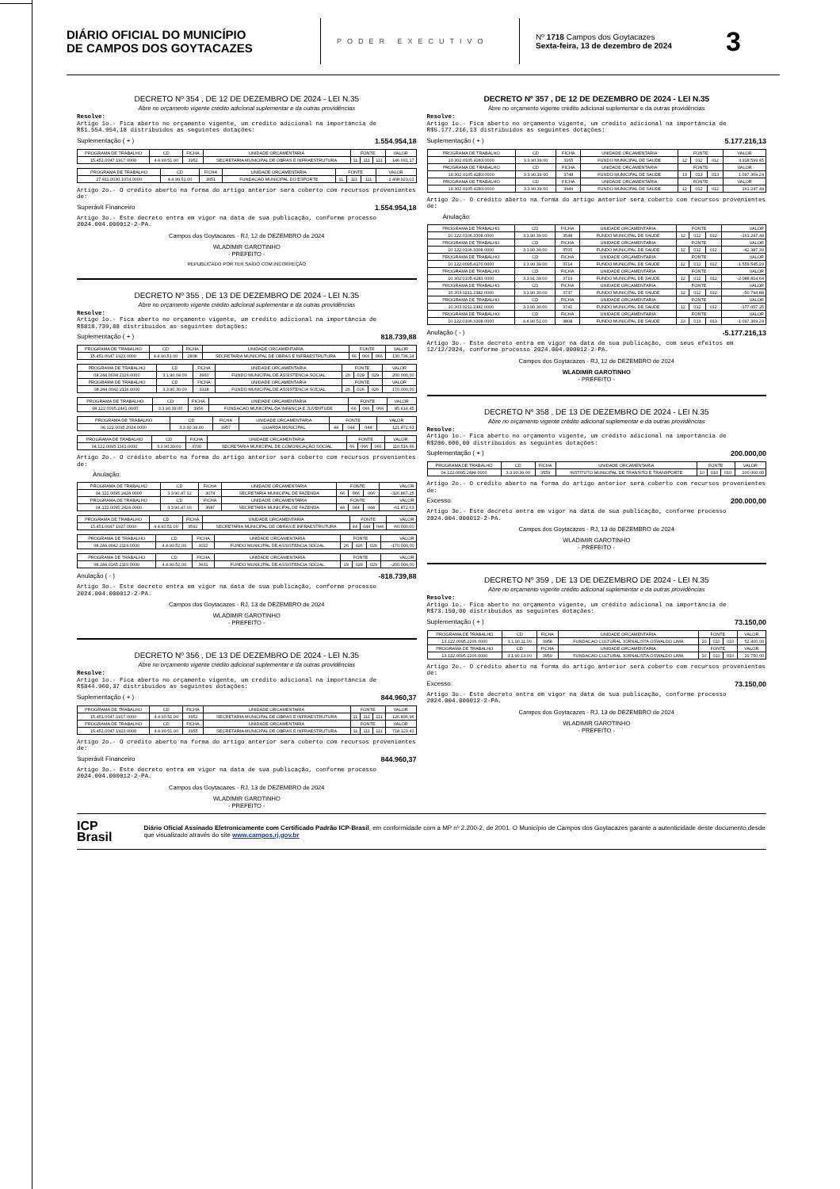DIÁRIO OFICIAL DO MUNICÍPIO
DE CAMPOS DOS GOYTACAZES
PODER EXECUTIVO
Nº 1718 Campos dos Goytacazes
Sexta-feira, 13 de dezembro de 2024
3
DECRETO Nº 354 , DE 12 DE DEZEMBRO DE 2024 - LEI N.35
Abre no orçamento vigente crédito adicional suplementar e da outras providências
Resolve:
Artigo 1o.- Fica aberto no orçamento vigente, um crédito adicional na importância de R$1.554.954,18 distribuídos as seguintes dotações:
Suplementação ( + ) 1.554.954,18
| PROGRAMA DE TRABALHO | CD | FICHA | UNIDADE ORCAMENTARIA | FONTE | | | VALOR |
| --- | --- | --- | --- | --- | --- | --- | --- |
| 15.451.0047.1917.0000 | 4.4.90.51.00 | 3952 | SECRETARIA MUNICIPAL DE OBRAS E INFRAESTRUTURA | 11 | 111 | 111 | 146.031,17 |
| PROGRAMA DE TRABALHO | CD | FICHA | UNIDADE ORCAMENTARIA | FONTE | | | VALOR |
| --- | --- | --- | --- | --- | --- | --- | --- |
| 27.811.0030.1074.0000 | 4.4.90.51.00 | 3951 | FUNDACAO MUNICIPAL DO ESPORTE | 11 | 111 | 111 | 1.408.923,01 |
Artigo 2o.- O crédito aberto na forma do artigo anterior será coberto com recursos provenientes de:
Superávit Financeiro 1.554.954,18
Artigo 3o.- Este decreto entra em vigor na data de sua publicação, conforme processo 2024.004.000012-2-PA.
Campos dos Goytacazes - RJ, 12 de DEZEMBRO de 2024
WLADIMIR GAROTINHO
- PREFEITO -
REPUBLICADO POR TER SAÍDO COM INCORREÇÃO
DECRETO Nº 355 , DE 13 DE DEZEMBRO DE 2024 - LEI N.35
Abre no orçamento vigente crédito adicional suplementar e da outras providências
Resolve:
Artigo 1o.- Fica aberto no orçamento vigente, um crédito adicional na importância de R$818.739,88 distribuídos as seguintes dotações:
Suplementação ( + ) 818.739,88
| PROGRAMA DE TRABALHO | CD | FICHA | UNIDADE ORCAMENTARIA | FONTE | | | VALOR |
| --- | --- | --- | --- | --- | --- | --- | --- |
| 15.451.0047.1923.0000 | 4.4.90.51.00 | 2808 | SECRETARIA MUNICIPAL DE OBRAS E INFRAESTRUTURA | 66 | 066 | 066 | 130.736,14 |
| PROGRAMA DE TRABALHO | CD | FICHA | UNIDADE ORCAMENTARIA | FONTE | | | VALOR |
| --- | --- | --- | --- | --- | --- | --- | --- |
| 08.244.0038.2126.0000 | 3.1.90.04.00 | 3960 | FUNDO MUNICIPAL DE ASSISTENCIA SOCIAL | 29 | 029 | 029 | 200.000,00 |
| PROGRAMA DE TRABALHO | CD | FICHA | UNIDADE ORCAMENTARIA | FONTE | | | VALOR |
| 08.244.0042.2116.0000 | 3.3.90.30.00 | 3328 | FUNDO MUNICIPAL DE ASSISTENCIA SOCIAL | 26 | 026 | 026 | 170.000,00 |
| PROGRAMA DE TRABALHO | CD | FICHA | UNIDADE ORCAMENTARIA | FONTE | | | VALOR |
| --- | --- | --- | --- | --- | --- | --- | --- |
| 08.122.0095.2441.0000 | 3.3.90.39.00 | 3956 | FUNDACAO MUNICIPAL DA INFANCIA E JUVENTUDE | 66 | 066 | 066 | 85.614,45 |
| PROGRAMA DE TRABALHO | CD | FICHA | UNIDADE ORCAMENTARIA | FONTE | | | VALOR |
| --- | --- | --- | --- | --- | --- | --- | --- |
| 06.122.0095.2024.0000 | 3.3.90.39.00 | 3957 | GUARDA MUNICIPAL | 44 | 044 | 044 | 121.872,63 |
| PROGRAMA DE TRABALHO | CD | FICHA | UNIDADE ORCAMENTARIA | FONTE | | | VALOR |
| --- | --- | --- | --- | --- | --- | --- | --- |
| 04.122.0095.1161.0000 | 3.3.90.39.00 | 3700 | SECRETARIA MUNICIPAL DE COMUNICAÇÃO SOCIAL | 66 | 066 | 066 | 110.516,66 |
Artigo 2o.- O crédito aberto na forma do artigo anterior será coberto com recursos provenientes de:
Anulação:
| PROGRAMA DE TRABALHO | CD | FICHA | UNIDADE ORCAMENTARIA | FONTE | | | VALOR |
| --- | --- | --- | --- | --- | --- | --- | --- |
| 04.122.0095.2424.0000 | 3.3.90.47.12 | 3074 | SECRETARIA MUNICIPAL DE FAZENDA | 66 | 066 | 066 | -326.867,25 |
| PROGRAMA DE TRABALHO | CD | FICHA | UNIDADE ORCAMENTARIA | FONTE | | | VALOR |
| 04.122.0095.2424.0000 | 3.3.90.47.00 | 3687 | SECRETARIA MUNICIPAL DE FAZENDA | 44 | 044 | 044 | -61.872,63 |
| PROGRAMA DE TRABALHO | CD | FICHA | UNIDADE ORCAMENTARIA | FONTE | | | VALOR |
| --- | --- | --- | --- | --- | --- | --- | --- |
| 15.451.0047.1927.0000 | 4.4.90.51.00 | 3592 | SECRETARIA MUNICIPAL DE OBRAS E INFRAESTRUTURA | 44 | 044 | 044 | -60.000,00 |
| PROGRAMA DE TRABALHO | CD | FICHA | UNIDADE ORCAMENTARIA | FONTE | | | VALOR |
| --- | --- | --- | --- | --- | --- | --- | --- |
| 08.244.0042.2116.0000 | 4.4.90.52.00 | 3022 | FUNDO MUNICIPAL DE ASSISTENCIA SOCIAL | 26 | 026 | 026 | -170.000,00 |
| PROGRAMA DE TRABALHO | CD | FICHA | UNIDADE ORCAMENTARIA | FONTE | | | VALOR |
| --- | --- | --- | --- | --- | --- | --- | --- |
| 08.244.0165.2110.0000 | 4.4.90.52.00 | 3631 | FUNDO MUNICIPAL DE ASSISTENCIA SOCIAL | 29 | 029 | 029 | -200.000,00 |
Anulação ( - ) -818.739,88
Artigo 3o.- Este decreto entra em vigor na data de sua publicação, conforme processo 2024.004.000012-2-PA.
Campos dos Goytacazes - RJ, 13 de DEZEMBRO de 2024
WLADIMIR GAROTINHO
- PREFEITO -
DECRETO Nº 356 , DE 13 DE DEZEMBRO DE 2024 - LEI N.35
Abre no orçamento vigente crédito adicional suplementar e da outras providências
Resolve:
Artigo 1o.- Fica aberto no orçamento vigente, um crédito adicional na importância de R$844.960,37 distribuídos as seguintes dotações:
Suplementação ( + ) 844.960,37
| PROGRAMA DE TRABALHO | CD | FICHA | UNIDADE ORCAMENTARIA | FONTE | | | VALOR |
| --- | --- | --- | --- | --- | --- | --- | --- |
| 15.451.0047.1917.0000 | 4.4.90.51.00 | 3952 | SECRETARIA MUNICIPAL DE OBRAS E INFRAESTRUTURA | 11 | 111 | 111 | 126.836,96 |
| PROGRAMA DE TRABALHO | CD | FICHA | UNIDADE ORCAMENTARIA | FONTE | | | VALOR |
| 15.451.0047.1923.0000 | 4.4.90.51.00 | 3955 | SECRETARIA MUNICIPAL DE OBRAS E INFRAESTRUTURA | 11 | 111 | 111 | 718.123,41 |
Artigo 2o.- O crédito aberto na forma do artigo anterior será coberto com recursos provenientes de:
Superávit Financeiro 844.960,37
Artigo 3o.- Este decreto entra em vigor na data de sua publicação, conforme processo 2024.004.000012-2-PA.
Campos dos Goytacazes - RJ, 13 de DEZEMBRO de 2024
WLADIMIR GAROTINHO
- PREFEITO -
DECRETO Nº 357 , DE 12 DE DEZEMBRO DE 2024 - LEI N.35
Abre no orçamento vigente crédito adicional suplementar e da outras providências
Resolve:
Artigo 1o.- Fica aberto no orçamento vigente, um crédito adicional na importância de R$5.177.216,13 distribuídos as seguintes dotações:
Suplementação ( + ) 5.177.216,13
| PROGRAMA DE TRABALHO | CD | FICHA | UNIDADE ORCAMENTARIA | FONTE | | | VALOR |
| --- | --- | --- | --- | --- | --- | --- | --- |
| 10.302.0105.4283.0000 | 3.3.90.39.00 | 3165 | FUNDO MUNICIPAL DE SAUDE | 12 | 012 | 012 | 3.918.599,45 |
| PROGRAMA DE TRABALHO | CD | FICHA | UNIDADE ORCAMENTARIA | FONTE | | | VALOR |
| 10.302.0105.4283.0000 | 3.3.90.39.00 | 3748 | FUNDO MUNICIPAL DE SAUDE | 13 | 013 | 013 | 1.097.369,24 |
| PROGRAMA DE TRABALHO | CD | FICHA | UNIDADE ORCAMENTARIA | FONTE | | | VALOR |
| 10.302.0105.4283.0000 | 3.3.90.39.00 | 3949 | FUNDO MUNICIPAL DE SAUDE | 12 | 012 | 012 | 161.247,44 |
Artigo 2o.- O crédito aberto na forma do artigo anterior será coberto com recursos provenientes de:
Anulação:
| PROGRAMA DE TRABALHO | CD | FICHA | UNIDADE ORCAMENTARIA | FONTE | | | VALOR |
| --- | --- | --- | --- | --- | --- | --- | --- |
| 10.122.0106.3308.0000 | 3.3.90.39.00 | 3548 | FUNDO MUNICIPAL DE SAUDE | 12 | 012 | 012 | -161.247,44 |
| PROGRAMA DE TRABALHO | CD | FICHA | UNIDADE ORCAMENTARIA | FONTE | | | VALOR |
| 10.122.0106.3308.0000 | 3.3.90.39.00 | 3705 | FUNDO MUNICIPAL DE SAUDE | 12 | 012 | 012 | -42.387,39 |
| PROGRAMA DE TRABALHO | CD | FICHA | UNIDADE ORCAMENTARIA | FONTE | | | VALOR |
| 10.122.0095.4170.0000 | 3.3.90.39.00 | 3714 | FUNDO MUNICIPAL DE SAUDE | 12 | 012 | 012 | -1.559.545,29 |
| PROGRAMA DE TRABALHO | CD | FICHA | UNIDADE ORCAMENTARIA | FONTE | | | VALOR |
| 10.302.0105.4283.0000 | 3.3.91.39.00 | 3719 | FUNDO MUNICIPAL DE SAUDE | 12 | 012 | 012 | -2.088.814,64 |
| PROGRAMA DE TRABALHO | CD | FICHA | UNIDADE ORCAMENTARIA | FONTE | | | VALOR |
| 10.303.0211.2382.0000 | 3.3.90.30.00 | 3737 | FUNDO MUNICIPAL DE SAUDE | 12 | 012 | 012 | -50.794,88 |
| PROGRAMA DE TRABALHO | CD | FICHA | UNIDADE ORCAMENTARIA | FONTE | | | VALOR |
| 10.303.0211.2382.0000 | 3.3.90.30.00 | 3741 | FUNDO MUNICIPAL DE SAUDE | 12 | 012 | 012 | -177.057,25 |
| PROGRAMA DE TRABALHO | CD | FICHA | UNIDADE ORCAMENTARIA | FONTE | | | VALOR |
| 10.122.0106.3308.0000 | 4.4.90.51.00 | 3808 | FUNDO MUNICIPAL DE SAUDE | 13 | 013 | 013 | -1.097.369,24 |
Anulação ( - ) -5.177.216,13
Artigo 3o.- Este decreto entra em vigor na data de sua publicação, com seus efeitos em 12/12/2024, conforme processo 2024.004.000012-2-PA.
Campos dos Goytacazes - RJ, 12 de DEZEMBRO de 2024
WLADIMIR GAROTINHO
- PREFEITO -
DECRETO Nº 358 , DE 13 DE DEZEMBRO DE 2024 - LEI N.35
Abre no orçamento vigente crédito adicional suplementar e da outras providências
Resolve:
Artigo 1o.- Fica aberto no orçamento vigente, um crédito adicional na importância de R$200.000,00 distribuídos as seguintes dotações:
Suplementação ( + ) 200.000,00
| PROGRAMA DE TRABALHO | CD | FICHA | UNIDADE ORCAMENTARIA | FONTE | | | VALOR |
| --- | --- | --- | --- | --- | --- | --- | --- |
| 04.122.0095.2484.0000 | 3.3.90.39.00 | 3559 | INSTITUTO MUNICIPAL DE TRANSITO E TRANSPORTE | 10 | 010 | 010 | 200.000,00 |
Artigo 2o.- O crédito aberto na forma do artigo anterior será coberto com recursos provenientes de:
Excesso: 200.000,00
Artigo 3o.- Este decreto entra em vigor na data de sua publicação, conforme processo 2024.004.000012-2-PA.
Campos dos Goytacazes - RJ, 13 de DEZEMBRO de 2024
WLADIMIR GAROTINHO
- PREFEITO -
DECRETO Nº 359 , DE 13 DE DEZEMBRO DE 2024 - LEI N.35
Abre no orçamento vigente crédito adicional suplementar e da outras providências
Resolve:
Artigo 1o.- Fica aberto no orçamento vigente, um crédito adicional na importância de R$73.150,00 distribuídos as seguintes dotações:
Suplementação ( + ) 73.150,00
| PROGRAMA DE TRABALHO | CD | FICHA | UNIDADE ORCAMENTARIA | FONTE | | | VALOR |
| --- | --- | --- | --- | --- | --- | --- | --- |
| 13.122.0095.2206.0000 | 3.1.90.11.00 | 3958 | FUNDACAO CULTURAL JORNALISTA OSWALDO LIMA | 10 | 010 | 010 | 52.400,00 |
| PROGRAMA DE TRABALHO | CD | FICHA | UNIDADE ORCAMENTARIA | FONTE | | | VALOR |
| 13.122.0095.2206.0000 | 3.1.90.13.00 | 3959 | FUNDACAO CULTURAL JORNALISTA OSWALDO LIMA | 10 | 010 | 010 | 20.750,00 |
Artigo 2o.- O crédito aberto na forma do artigo anterior será coberto com recursos provenientes de:
Excesso: 73.150,00
Artigo 3o.- Este decreto entra em vigor na data de sua publicação, conforme processo 2024.004.000012-2-PA.
Campos dos Goytacazes - RJ, 13 de DEZEMBRO de 2024
WLADIMIR GAROTINHO
- PREFEITO -
ICP
Brasil
Diário Oficial Assinado Eletronicamente com Certificado Padrão ICP-Brasil, em conformidade com a MP nº 2.200-2, de 2001. O Município de Campos dos Goytacazes garante a autenticidade deste documento,desde que visualizado através do site www.campos.rj.gov.br